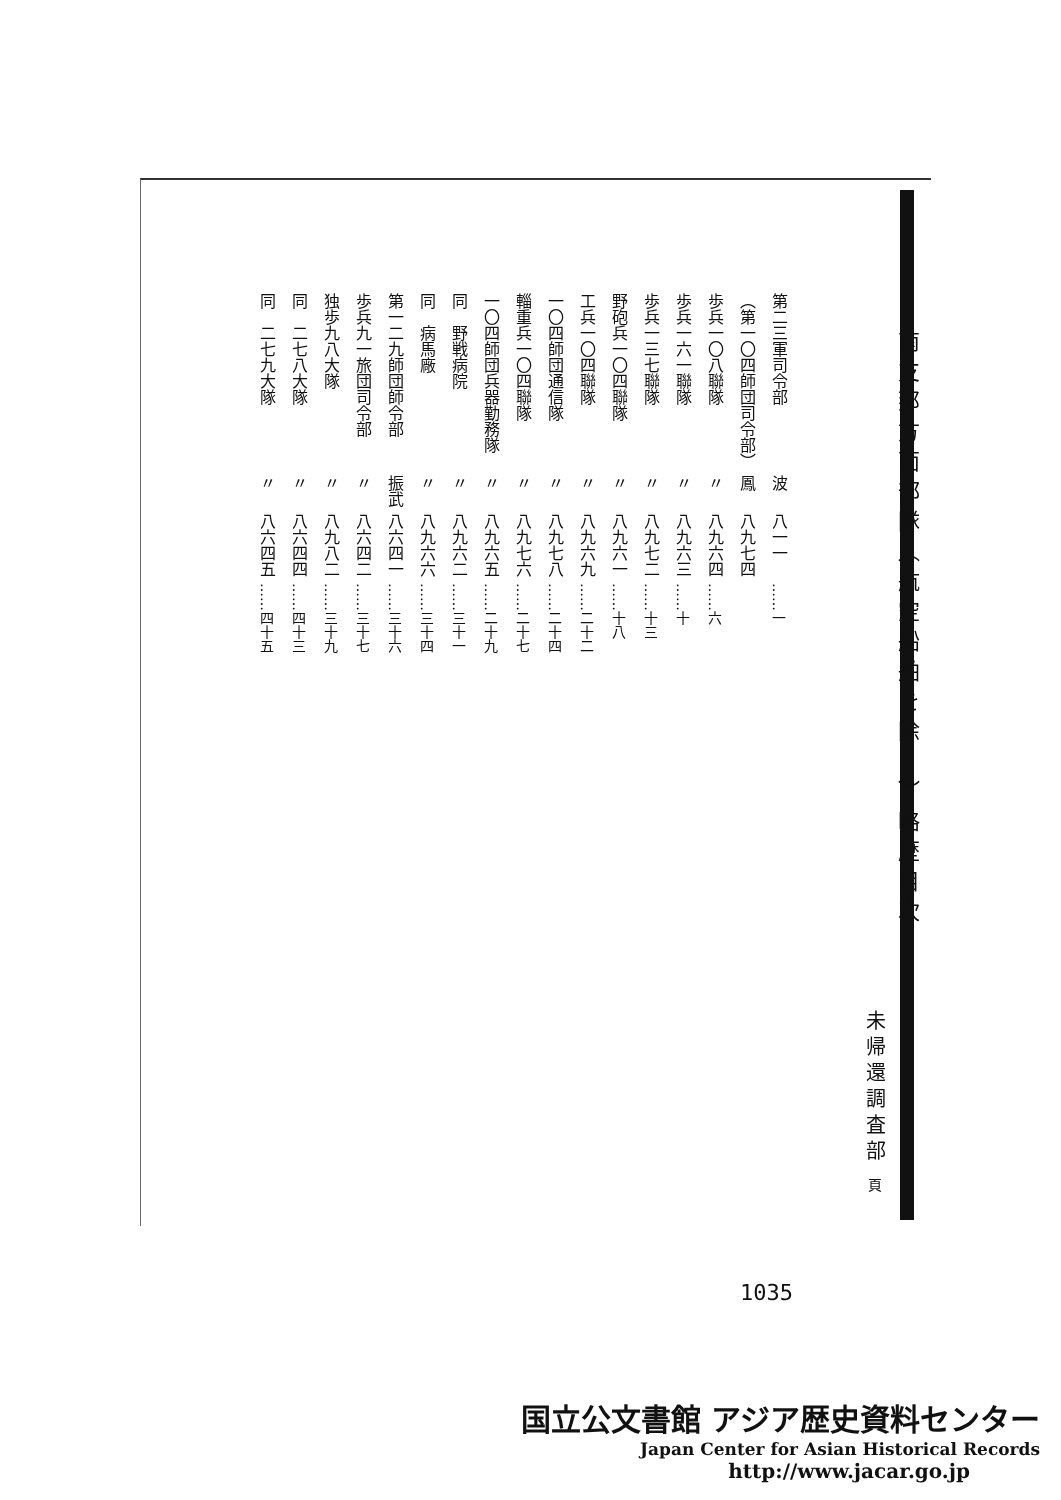南支那方面部隊（航空船舶を除く）略歴目次
未帰還調査部 頁
| 第二三軍司令部 | 波 | 八一一 | ……一 |
| （第一〇四師団司令部） | 鳳 | 八九七四 | |
| 歩兵一〇八聯隊 | 〃 | 八九六四 | ……六 |
| 歩兵一六一聯隊 | 〃 | 八九六三 | ……十 |
| 歩兵一三七聯隊 | 〃 | 八九七二 | ……十三 |
| 野砲兵一〇四聯隊 | 〃 | 八九六一 | ……十八 |
| 工兵一〇四聯隊 | 〃 | 八九六九 | ……二十二 |
| 一〇四師団通信隊 | 〃 | 八九七八 | ……二十四 |
| 輜重兵一〇四聯隊 | 〃 | 八九七六 | ……二十七 |
| 一〇四師団兵器勤務隊 | 〃 | 八九六五 | ……二十九 |
| 同 野戦病院 | 〃 | 八九六二 | ……三十一 |
| 同 病馬廠 | 〃 | 八九六六 | ……三十四 |
| 第一二九師団師令部 | 振武 | 八六四一 | ……三十六 |
| 歩兵九一旅団司令部 | 〃 | 八六四二 | ……三十七 |
| 独歩九八大隊 | 〃 | 八九八二 | ……三十九 |
| 同 二七八大隊 | 〃 | 八六四四 | ……四十三 |
| 同 二七九大隊 | 〃 | 八六四五 | ……四十五 |
1035
国立公文書館 アジア歴史資料センター
Japan Center for Asian Historical Records
http://www.jacar.go.jp